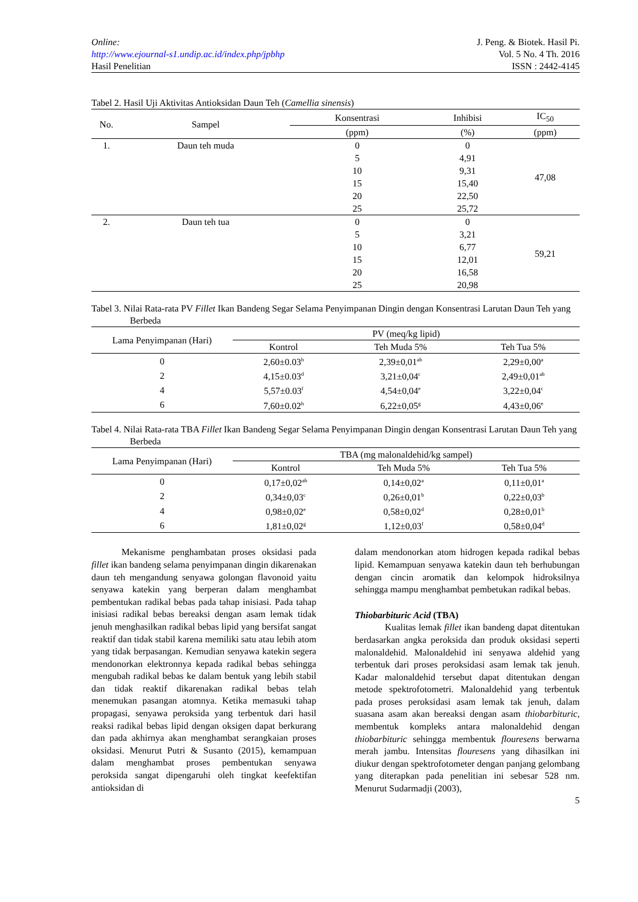Online:
http://www.ejournal-s1.undip.ac.id/index.php/jpbhp
Hasil Penelitian
J. Peng. & Biotek. Hasil Pi.
Vol. 5 No. 4 Th. 2016
ISSN : 2442-4145
Tabel 2. Hasil Uji Aktivitas Antioksidan Daun Teh (Camellia sinensis)
| No. | Sampel | Konsentrasi | Inhibisi | IC<sub>50</sub> |
| --- | --- | --- | --- | --- |
| | | (ppm) | (%) | (ppm) |
| 1. | Daun teh muda | 0 | 0 | 47,08 |
| | | 5 | 4,91 | |
| | | 10 | 9,31 | |
| | | 15 | 15,40 | |
| | | 20 | 22,50 | |
| | | 25 | 25,72 | |
| 2. | Daun teh tua | 0 | 0 | 59,21 |
| | | 5 | 3,21 | |
| | | 10 | 6,77 | |
| | | 15 | 12,01 | |
| | | 20 | 16,58 | |
| | | 25 | 20,98 | |
Tabel 3. Nilai Rata-rata PV Fillet Ikan Bandeng Segar Selama Penyimpanan Dingin dengan Konsentrasi Larutan Daun Teh yang Berbeda
| Lama Penyimpanan (Hari) | PV (meq/kg lipid) | | |
| --- | --- | --- | --- |
| | Kontrol | Teh Muda 5% | Teh Tua 5% |
| 0 | 2,60±0.03<sup>b</sup> | 2,39±0,01<sup>ab</sup> | 2,29±0,00<sup>a</sup> |
| 2 | 4,15±0.03<sup>d</sup> | 3,21±0,04<sup>c</sup> | 2,49±0,01<sup>ab</sup> |
| 4 | 5,57±0.03<sup>f</sup> | 4,54±0,04<sup>e</sup> | 3,22±0,04<sup>c</sup> |
| 6 | 7,60±0.02<sup>h</sup> | 6,22±0,05<sup>g</sup> | 4,43±0,06<sup>e</sup> |
Tabel 4. Nilai Rata-rata TBA Fillet Ikan Bandeng Segar Selama Penyimpanan Dingin dengan Konsentrasi Larutan Daun Teh yang Berbeda
| Lama Penyimpanan (Hari) | TBA (mg malonaldehid/kg sampel) | | |
| --- | --- | --- | --- |
| | Kontrol | Teh Muda 5% | Teh Tua 5% |
| 0 | 0,17±0,02<sup>ab</sup> | 0,14±0,02<sup>a</sup> | 0,11±0,01<sup>a</sup> |
| 2 | 0,34±0,03<sup>c</sup> | 0,26±0,01<sup>b</sup> | 0,22±0,03<sup>b</sup> |
| 4 | 0,98±0,02<sup>e</sup> | 0,58±0,02<sup>d</sup> | 0,28±0,01<sup>b</sup> |
| 6 | 1,81±0,02<sup>g</sup> | 1,12±0,03<sup>f</sup> | 0,58±0,04<sup>d</sup> |
Mekanisme penghambatan proses oksidasi pada fillet ikan bandeng selama penyimpanan dingin dikarenakan daun teh mengandung senyawa golongan flavonoid yaitu senyawa katekin yang berperan dalam menghambat pembentukan radikal bebas pada tahap inisiasi. Pada tahap inisiasi radikal bebas bereaksi dengan asam lemak tidak jenuh menghasilkan radikal bebas lipid yang bersifat sangat reaktif dan tidak stabil karena memiliki satu atau lebih atom yang tidak berpasangan. Kemudian senyawa katekin segera mendonorkan elektronnya kepada radikal bebas sehingga mengubah radikal bebas ke dalam bentuk yang lebih stabil dan tidak reaktif dikarenakan radikal bebas telah menemukan pasangan atomnya. Ketika memasuki tahap propagasi, senyawa peroksida yang terbentuk dari hasil reaksi radikal bebas lipid dengan oksigen dapat berkurang dan pada akhirnya akan menghambat serangkaian proses oksidasi. Menurut Putri & Susanto (2015), kemampuan dalam menghambat proses pembentukan senyawa peroksida sangat dipengaruhi oleh tingkat keefektifan antioksidan di
dalam mendonorkan atom hidrogen kepada radikal bebas lipid. Kemampuan senyawa katekin daun teh berhubungan dengan cincin aromatik dan kelompok hidroksilnya sehingga mampu menghambat pembetukan radikal bebas.
Thiobarbituric Acid (TBA)
Kualitas lemak fillet ikan bandeng dapat ditentukan berdasarkan angka peroksida dan produk oksidasi seperti malonaldehid. Malonaldehid ini senyawa aldehid yang terbentuk dari proses peroksidasi asam lemak tak jenuh. Kadar malonaldehid tersebut dapat ditentukan dengan metode spektrofotometri. Malonaldehid yang terbentuk pada proses peroksidasi asam lemak tak jenuh, dalam suasana asam akan bereaksi dengan asam thiobarbituric, membentuk kompleks antara malonaldehid dengan thiobarbituric sehingga membentuk flouresens berwarna merah jambu. Intensitas flouresens yang dihasilkan ini diukur dengan spektrofotometer dengan panjang gelombang yang diterapkan pada penelitian ini sebesar 528 nm. Menurut Sudarmadji (2003),
5